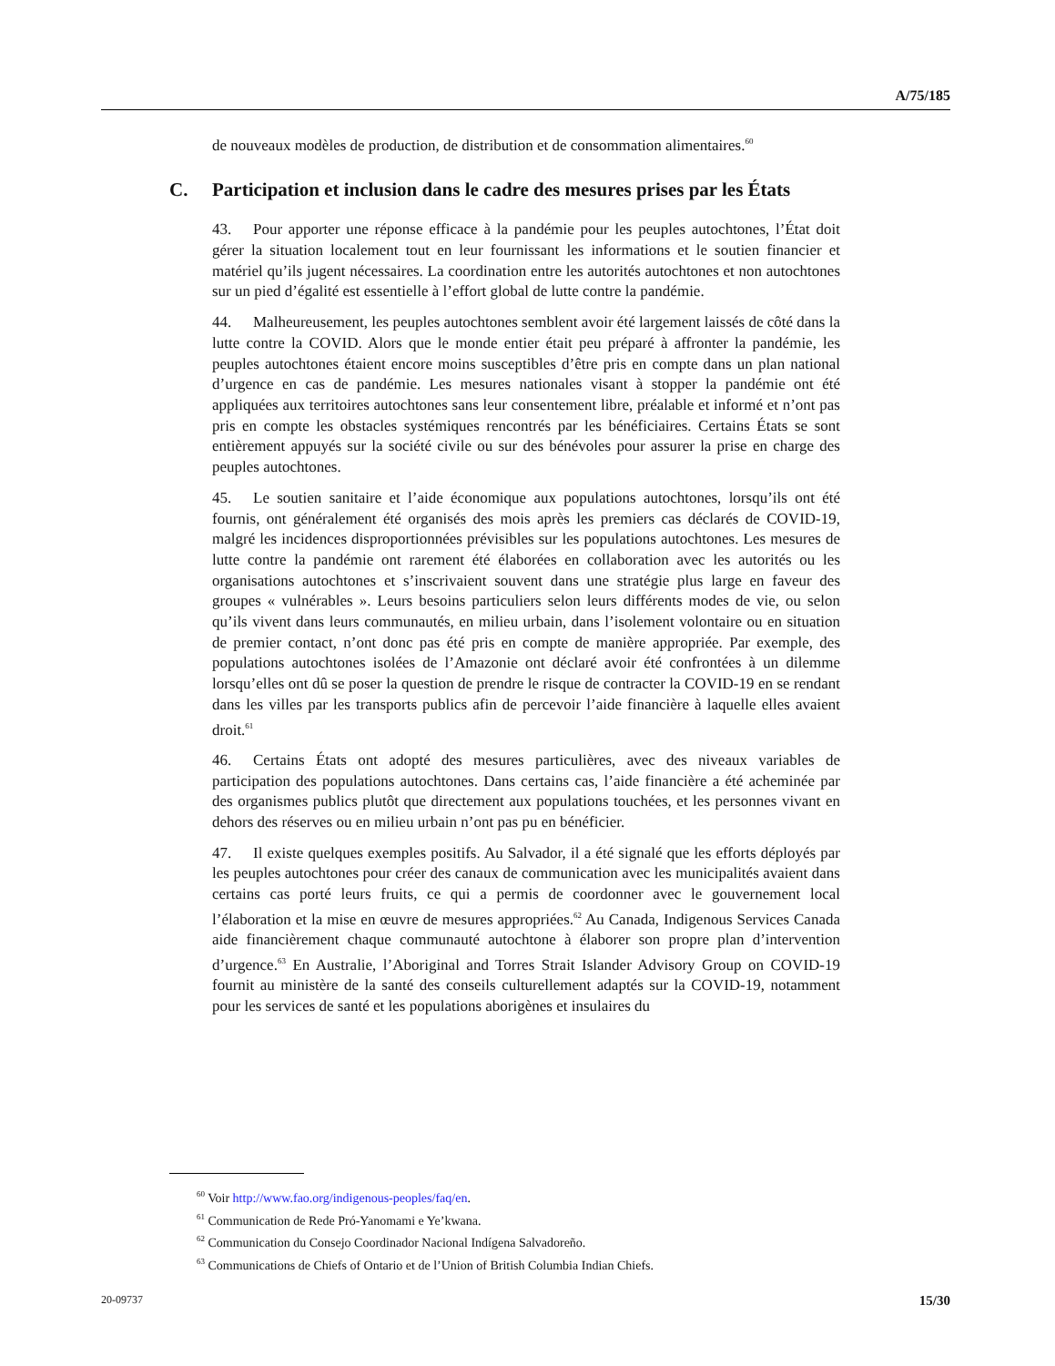A/75/185
de nouveaux modèles de production, de distribution et de consommation alimentaires.<sup>60</sup>
C. Participation et inclusion dans le cadre des mesures prises par les États
43. Pour apporter une réponse efficace à la pandémie pour les peuples autochtones, l’État doit gérer la situation localement tout en leur fournissant les informations et le soutien financier et matériel qu’ils jugent nécessaires. La coordination entre les autorités autochtones et non autochtones sur un pied d’égalité est essentielle à l’effort global de lutte contre la pandémie.
44. Malheureusement, les peuples autochtones semblent avoir été largement laissés de côté dans la lutte contre la COVID. Alors que le monde entier était peu préparé à affronter la pandémie, les peuples autochtones étaient encore moins susceptibles d’être pris en compte dans un plan national d’urgence en cas de pandémie. Les mesures nationales visant à stopper la pandémie ont été appliquées aux territoires autochtones sans leur consentement libre, préalable et informé et n’ont pas pris en compte les obstacles systémiques rencontrés par les bénéficiaires. Certains États se sont entièrement appuyés sur la société civile ou sur des bénévoles pour assurer la prise en charge des peuples autochtones.
45. Le soutien sanitaire et l’aide économique aux populations autochtones, lorsqu’ils ont été fournis, ont généralement été organisés des mois après les premiers cas déclarés de COVID-19, malgré les incidences disproportionnées prévisibles sur les populations autochtones. Les mesures de lutte contre la pandémie ont rarement été élaborées en collaboration avec les autorités ou les organisations autochtones et s’inscrivaient souvent dans une stratégie plus large en faveur des groupes « vulnérables ». Leurs besoins particuliers selon leurs différents modes de vie, ou selon qu’ils vivent dans leurs communautés, en milieu urbain, dans l’isolement volontaire ou en situation de premier contact, n’ont donc pas été pris en compte de manière appropriée. Par exemple, des populations autochtones isolées de l’Amazonie ont déclaré avoir été confrontées à un dilemme lorsqu’elles ont dû se poser la question de prendre le risque de contracter la COVID-19 en se rendant dans les villes par les transports publics afin de percevoir l’aide financière à laquelle elles avaient droit.<sup>61</sup>
46. Certains États ont adopté des mesures particulières, avec des niveaux variables de participation des populations autochtones. Dans certains cas, l’aide financière a été acheminée par des organismes publics plutôt que directement aux populations touchées, et les personnes vivant en dehors des réserves ou en milieu urbain n’ont pas pu en bénéficier.
47. Il existe quelques exemples positifs. Au Salvador, il a été signalé que les efforts déployés par les peuples autochtones pour créer des canaux de communication avec les municipalités avaient dans certains cas porté leurs fruits, ce qui a permis de coordonner avec le gouvernement local l’élaboration et la mise en œuvre de mesures appropriées.<sup>62</sup> Au Canada, Indigenous Services Canada aide financièrement chaque communauté autochtone à élaborer son propre plan d’intervention d’urgence.<sup>63</sup> En Australie, l’Aboriginal and Torres Strait Islander Advisory Group on COVID-19 fournit au ministère de la santé des conseils culturellement adaptés sur la COVID-19, notamment pour les services de santé et les populations aborigènes et insulaires du
<sup>60</sup> Voir http://www.fao.org/indigenous-peoples/faq/en.
<sup>61</sup> Communication de Rede Pró-Yanomami e Ye’kwana.
<sup>62</sup> Communication du Consejo Coordinador Nacional Indígena Salvadoreño.
<sup>63</sup> Communications de Chiefs of Ontario et de l’Union of British Columbia Indian Chiefs.
20-09737 15/30